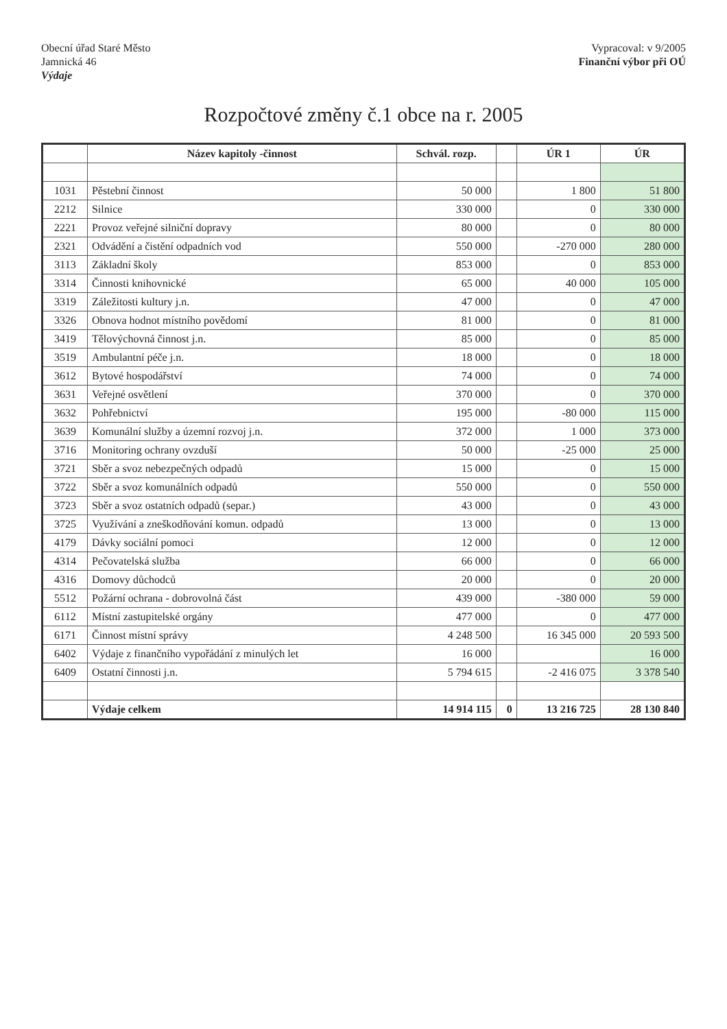Obecní úřad Staré Město
Jamnická 46
Výdaje
Vypracoval: v 9/2005
Finanční výbor při OÚ
Rozpočtové změny č.1 obce na r. 2005
| | Název kapitoly -činnost | Schvál. rozp. | | ÚR 1 | ÚR |
| --- | --- | --- | --- | --- | --- |
| 1031 | Pěstební činnost | 50 000 | | 1 800 | 51 800 |
| 2212 | Silnice | 330 000 | | 0 | 330 000 |
| 2221 | Provoz veřejné silniční dopravy | 80 000 | | 0 | 80 000 |
| 2321 | Odvádění a čistění odpadních vod | 550 000 | | -270 000 | 280 000 |
| 3113 | Základní školy | 853 000 | | 0 | 853 000 |
| 3314 | Činnosti knihovnické | 65 000 | | 40 000 | 105 000 |
| 3319 | Záležitosti kultury j.n. | 47 000 | | 0 | 47 000 |
| 3326 | Obnova hodnot místního povědomí | 81 000 | | 0 | 81 000 |
| 3419 | Tělovýchovná činnost j.n. | 85 000 | | 0 | 85 000 |
| 3519 | Ambulantní péče j.n. | 18 000 | | 0 | 18 000 |
| 3612 | Bytové hospodářství | 74 000 | | 0 | 74 000 |
| 3631 | Veřejné osvětlení | 370 000 | | 0 | 370 000 |
| 3632 | Pohřebnictví | 195 000 | | -80 000 | 115 000 |
| 3639 | Komunální služby a územní rozvoj j.n. | 372 000 | | 1 000 | 373 000 |
| 3716 | Monitoring ochrany ovzduší | 50 000 | | -25 000 | 25 000 |
| 3721 | Sběr a svoz nebezpečných odpadů | 15 000 | | 0 | 15 000 |
| 3722 | Sběr a svoz komunálních odpadů | 550 000 | | 0 | 550 000 |
| 3723 | Sběr a svoz ostatních odpadů (separ.) | 43 000 | | 0 | 43 000 |
| 3725 | Využívání a zneškodňování komun. odpadů | 13 000 | | 0 | 13 000 |
| 4179 | Dávky sociální pomoci | 12 000 | | 0 | 12 000 |
| 4314 | Pečovatelská služba | 66 000 | | 0 | 66 000 |
| 4316 | Domovy důchodců | 20 000 | | 0 | 20 000 |
| 5512 | Požární ochrana - dobrovolná část | 439 000 | | -380 000 | 59 000 |
| 6112 | Místní zastupitelské orgány | 477 000 | | 0 | 477 000 |
| 6171 | Činnost místní správy | 4 248 500 | | 16 345 000 | 20 593 500 |
| 6402 | Výdaje z finančního vypořádání z minulých let | 16 000 | | | 16 000 |
| 6409 | Ostatní činnosti j.n. | 5 794 615 | | -2 416 075 | 3 378 540 |
| | Výdaje celkem | 14 914 115 | 0 | 13 216 725 | 28 130 840 |